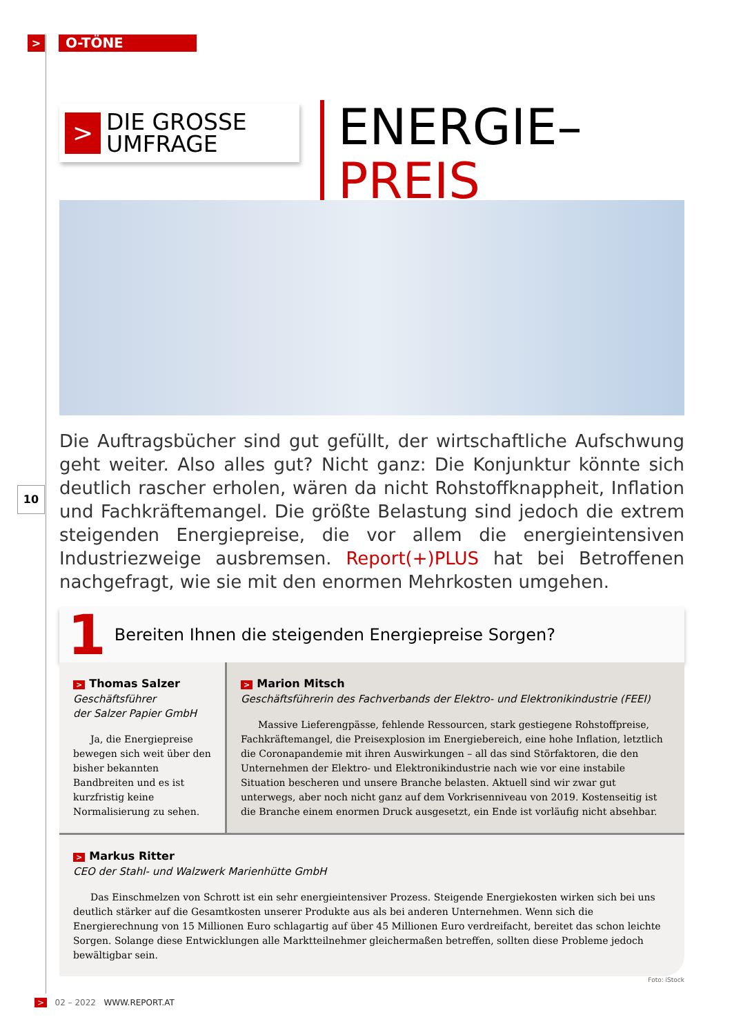>
O-TÖNE
10
>
DIE GROSSE
UMFRAGE
ENERGIE–
PREIS
Die Auftragsbücher sind gut gefüllt, der wirtschaftliche Aufschwung geht weiter. Also alles gut? Nicht ganz: Die Konjunktur könnte sich deutlich rascher erholen, wären da nicht Rohstoffknappheit, Inflation und Fachkräftemangel. Die größte Belastung sind jedoch die extrem steigenden Energiepreise, die vor allem die energieintensiven Industriezweige ausbremsen. Report(+)PLUS hat bei Betroffenen nachgefragt, wie sie mit den enormen Mehrkosten umgehen.
1 Bereiten Ihnen die steigenden Energiepreise Sorgen?
> Thomas Salzer
Geschäftsführer
der Salzer Papier GmbH
Ja, die Energiepreise bewegen sich weit über den bisher bekannten Bandbreiten und es ist kurzfristig keine Normalisierung zu sehen.
> Marion Mitsch
Geschäftsführerin des Fachverbands der Elektro- und Elektronikindustrie (FEEI)
Massive Lieferengpässe, fehlende Ressourcen, stark gestiegene Rohstoffpreise, Fachkräftemangel, die Preisexplosion im Energiebereich, eine hohe Inflation, letztlich die Coronapandemie mit ihren Auswirkungen – all das sind Störfaktoren, die den Unternehmen der Elektro- und Elektronikindustrie nach wie vor eine instabile Situation bescheren und unsere Branche belasten. Aktuell sind wir zwar gut unterwegs, aber noch nicht ganz auf dem Vorkrisenniveau von 2019. Kostenseitig ist die Branche einem enormen Druck ausgesetzt, ein Ende ist vorläufig nicht absehbar.
> Markus Ritter
CEO der Stahl- und Walzwerk Marienhütte GmbH
Das Einschmelzen von Schrott ist ein sehr energieintensiver Prozess. Steigende Energiekosten wirken sich bei uns deutlich stärker auf die Gesamtkosten unserer Produkte aus als bei anderen Unternehmen. Wenn sich die Energierechnung von 15 Millionen Euro schlagartig auf über 45 Millionen Euro verdreifacht, bereitet das schon leichte Sorgen. Solange diese Entwicklungen alle Marktteilnehmer gleichermaßen betreffen, sollten diese Probleme jedoch bewältigbar sein.
Foto: iStock
> 02 – 2022 WWW.REPORT.AT